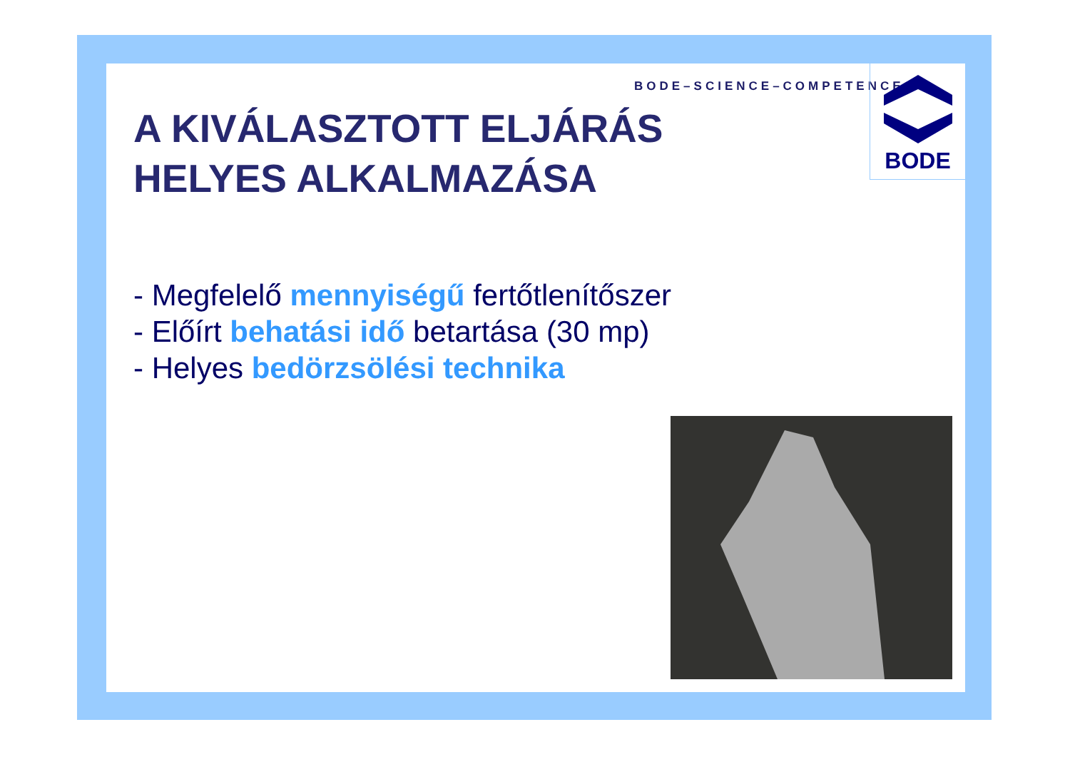BODE–SCIENCE–COMPETENCE
BODE
A KIVÁLASZTOTT ELJÁRÁS
HELYES ALKALMAZÁSA
- Megfelelő mennyiségű fertőtlenítőszer
- Előírt behatási idő betartása (30 mp)
- Helyes bedörzsölési technika